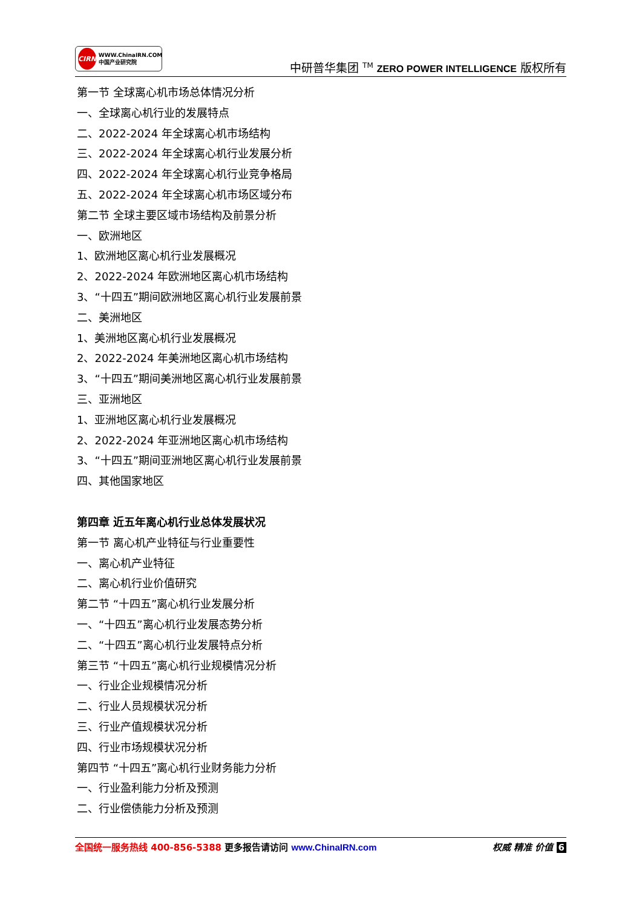CIRN
WWW.ChinaIRN.COM
中国产业研究院
中研普华集团 <sup>TM</sup> ZERO POWER INTELLIGENCE 版权所有
第一节 全球离心机市场总体情况分析
一、全球离心机行业的发展特点
二、2022-2024 年全球离心机市场结构
三、2022-2024 年全球离心机行业发展分析
四、2022-2024 年全球离心机行业竞争格局
五、2022-2024 年全球离心机市场区域分布
第二节 全球主要区域市场结构及前景分析
一、欧洲地区
1、欧洲地区离心机行业发展概况
2、2022-2024 年欧洲地区离心机市场结构
3、“十四五”期间欧洲地区离心机行业发展前景
二、美洲地区
1、美洲地区离心机行业发展概况
2、2022-2024 年美洲地区离心机市场结构
3、“十四五”期间美洲地区离心机行业发展前景
三、亚洲地区
1、亚洲地区离心机行业发展概况
2、2022-2024 年亚洲地区离心机市场结构
3、“十四五”期间亚洲地区离心机行业发展前景
四、其他国家地区
第四章 近五年离心机行业总体发展状况
第一节 离心机产业特征与行业重要性
一、离心机产业特征
二、离心机行业价值研究
第二节 “十四五”离心机行业发展分析
一、“十四五”离心机行业发展态势分析
二、“十四五”离心机行业发展特点分析
第三节 “十四五”离心机行业规模情况分析
一、行业企业规模情况分析
二、行业人员规模状况分析
三、行业产值规模状况分析
四、行业市场规模状况分析
第四节 “十四五”离心机行业财务能力分析
一、行业盈利能力分析及预测
二、行业偿债能力分析及预测
全国统一服务热线 400-856-5388 更多报告请访问 www.ChinaIRN.com
权威 精准 价值 6